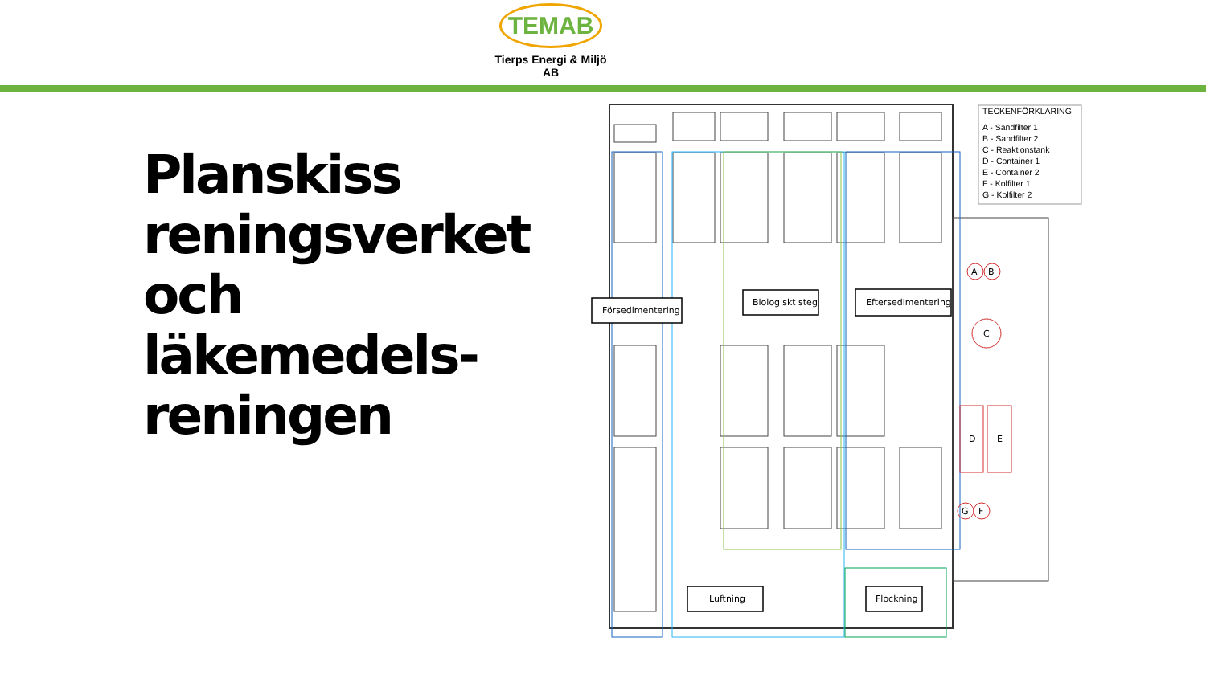TEMAB
Tierps Energi & Miljö AB
Planskiss
reningsverket
och
läkemedels-
reningen
Försedimentering
Biologiskt steg
Eftersedimentering
Luftning
Flockning
A
B
C
D
E
G
F
TECKENFÖRKLARING
A - Sandfilter 1
B - Sandfilter 2
C - Reaktionstank
D - Container 1
E - Container 2
F - Kolfilter 1
G - Kolfilter 2